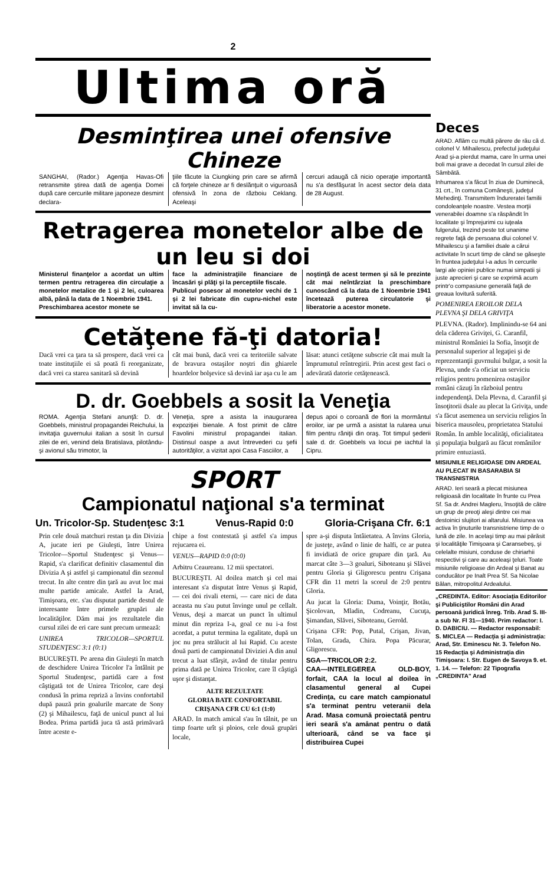2
Ultima oră
Desminţirea unei ofensive Chineze
SANGHAI, (Rador.) Agenţia Havas-Ofi retransmite ştirea dată de agenţia Domei după care cercurile militare japoneze desmint declara-
ţiile făcute la Ciungking prin care se afirmă că forţele chineze ar fi deslănţuit o viguroasă ofensivă în zona de războiu Ceklang. Aceleaşi
cercuri adaugă că nicio operaţie importantă nu s'a desfăşurat în acest sector dela data de 28 August.
Retragerea monetelor albe de un leu si doi
Ministerul finanţelor a acordat un ultim termen pentru retragerea din circulaţie a monetelor metalice de 1 şi 2 lei, culoarea albă, până la data de 1 Noembrie 1941.
Preschimbarea acestor monete se
face la administraţiile financiare de încasări şi plăţi şi la perceptiile fiscale.
Publicul posesor al monetelor vechi de 1 şi 2 lei fabricate din cupru-nichel este invitat să la cu-
noştinţă de acest termen şi să le prezinte cât mai neîntârziat la preschimbare cunoscând că la data de 1 Noembrie 1941 încetează puterea circulatorie şi liberatorie a acestor monete.
Cetăţene fă-ţi datoria!
Dacă vrei ca ţara ta să prospere, dacă vrei ca toate instituţiile ei să poată fi reorganizate, dacă vrei ca starea sanitară să devină
cât mai bună, dacă vrei ca teritoriile salvate de bravura ostaşilor noştri din ghiarele hoardelor bolşevice să devină iar aşa cu le am
lăsat: atunci cetăţene subscrie cât mai mult la împrumutul reîntregirii. Prin acest gest faci o adevărată datorie cetăţenească.
D. dr. Goebbels a sosit la Veneţia
ROMA. Agenţia Stefani anunţă: D. dr. Goebbels, ministrul propagandei Reichului, la invitaţia guvernului italian a sosit în cursul zilei de eri, venind dela Bratislava, pilotându-şi avionul său trimotor, la
Veneţia, spre a asista la inaugurarea expoziţiei bienale. A fost primit de către Favolini ministrul propagandei italian. Distinsul oaspe a avut întrevederi cu şefii autorităţilor, a vizitat apoi Casa Fasciilor, a
depus apoi o coroană de flori la mormântul eroilor, iar pe urmă a asistat la rularea unui film pentru răniţii din oraş. Tot timpul şederii sale d. dr. Goebbels va locui pe iachtul la Cipru.
SPORT
Campionatul naţional s'a terminat
Un. Tricolor-Sp. Studenţesc 3:1 Venus-Rapid 0:0 Gloria-Crişana Cfr. 6:1
Prin cele două matchuri restan ţa din Divizia A, jucate ieri pe Giuleşti, între Unirea Tricolor—Sportul Studenţesc şi Venus—Rapid, s'a clarificat definitiv clasamentul din Divizia A şi astfel şi campionatul din sezonul trecut. In alte centre din ţară au avut loc mai multe partide amicale. Astfel la Arad, Timişoara, etc. s'au disputat partide destul de interesante între primele grupări ale localităţilor. Dăm mai jos rezultatele din cursul zilei de eri care sunt precum urmează:
UNIREA TRICOLOR—SPORTUL STUDENŢESC 3:1 (0:1)
BUCUREŞTI. Pe arena din Giuleşti în match de deschidere Unirea Tricolor l'a întâlnit pe Sportul Studenţesc, partidă care a fost câştigată tot de Unirea Tricolor, care deşi condusă în prima repriză a învins confortabil după pauză prin goalurile marcate de Sony (2) şi Mihailescu, faţă de unicul punct al lui Bodea. Prima partidă juca tă astă primăvară între aceste e-
chipe a fost contestată şi astfel s'a impus rejucarea ei.
VENUS—RAPID 0:0 (0:0)
Arbitru Ceaureanu. 12 mii spectatori.
BUCUREŞTI. Al doilea match şi cel mai interesant s'a disputat între Venus şi Rapid, — cei doi rivali eterni, — care nici de data aceasta nu s'au putut învinge unul pe cellalt. Venus, deşi a marcat un punct în ultimul minut din repriza I-a, goal ce nu i-a fost acordat, a putut termina la egalitate, după un joc nu prea strălucit al lui Rapid. Cu aceste două parti de campionatul Diviziei A din anul trecut a luat sfârşit, având de titular pentru prima dată pe Unirea Tricolor, care îl câştigă uşor şi distanţat.
ALTE REZULTATE
GLORIA BATE CONFORTABIL CRIŞANA CFR CU 6:1 (1:0)
ARAD. In match amical s'au în tâlnit, pe un timp foarte urît şi ploios, cele două grupări locale,
spre a-şi disputa întâietatea. A învins Gloria, de justeţe, având o linie de halfi, ce ar putea fi invidiată de orice grupare din ţară. Au marcat câte 3—3 goaluri, Siboteanu şi Slăvei pentru Gloria şi Gligorescu pentru Crişana CFR din 11 metri la scorul de 2:0 pentru Gloria.
Au jucat la Gloria: Duma, Voinţir, Botău, Şicolovan, Mladin, Codreanu, Cucuţa, Şimandan, Slăvei, Siboteanu, Gerold.
Crişana CFR: Pop, Putal, Crişan, Jivan, Tolan, Grada, Chira. Popa Păcurar, Gligorescu.
SGA—TRICOLOR 2:2.
CAA—INTELEGEREA OLD-BOY, forfait, CAA la locul al doilea în clasamentul general al Cupei Credinţa, cu care match campionatul s'a terminat pentru veteranii dela Arad. Masa comună proiectată pentru ieri seară s'a amânat pentru o dată ulterioară, când se va face şi distribuirea Cupei
Deces
ARAD. Aflăm cu multă părere de rău că d. colonel V. Mihailescu, prefectul judeţului Arad şi-a pierdut mama, care în urma unei boli mai grave a decedat în cursul zilei de Sâmbătă.
Inhumarea s'a făcut în ziua de Duminecă, 31 crt., în comuna Comăneşti, judeţul Mehedinţi. Transmitem îndureratei familii condoleanţele noastre. Vestea morţii venerabilei doamne s'a răspândit în localitate şi împrejurimi cu iuţeala fulgerului, trezind peste tot unanime regrete faţă de persoana dlui colonel V. Mihailescu şi a familiei dsale a cărui activitate în scurt timp de când se găseşte în fruntea judeţului l-a adus în cercurile largi ale opiniei publice numai simpatii şi juste aprecieri şi care se exprimă acum printr'o compasiune generală faţă de greaua lovitură suferită.
POMENIREA EROILOR DELA PLEVNA ŞI DELA GRIVIŢA
PLEVNA. (Rador). Implinindu-se 64 ani dela căderea Griviţei, G. Caranfil, ministrul României la Sofia, însoţit de personalul superior al legaţiei şi de reprezentanţii guvrnului bulgar, a sosit la Plevna, unde s'a oficiat un serviciu religios pentru pomenirea ostaşilor români căzuţi în războiul pentru independenţă. Dela Plevna, d. Caranfil şi însoţitorii dsale au plecat la Griviţa, unde s'a făcut asemenea un serviciu religios în biserica mausoleu, proprietatea Statului Român. In amble localităţi, oficialitatea şi populaţia bulgară au făcut românilor primire entuziastă.
MISIUNILE RELIGIOASE DIN ARDEAL AU PLECAT IN BASARABIA SI TRANSNISTRIA
ARAD. Ieri seară a plecat misiunea religioasă din localitate în frunte cu Prea Sf. Sa dr. Andrei Magleru, însoţită de către un grup de preoţi aleşi dintre cei mai destoinici slujitori ai altarului. Misiunea va activa în ţinuturile transnistriene timp de o lună de zile. In acelaşi timp au mai părăsit şi localităţile Timişoara şi Caransebeş, şi celelalte misiuni, conduse de chiriarhii respectivi şi care au aceleaşi ţeluri. Toate misiunile religioase din Ardeal şi Banat au conducător pe Inalt Prea Sf. Sa Nicolae Bălan, mitropolitul Ardealului.
„CREDINTA. Editor: Asociaţia Editorilor şi Publiciştilor Români din Arad persoană juridică înreg. Trib. Arad S. III-a sub Nr. Fl 31—1940. Prim redactor: I. D. DABICIU. — Redactor responsabil: S. MICLEA — Redacţia şi administraţia: Arad, Str. Eminescu Nr. 3. Telefon No. 15 Redacţia şi Administraţia din Timişoara: I. Str. Eugen de Savoya 9. et. 1. 14. — Telefon: 22 Tipografia „CREDINTA" Arad